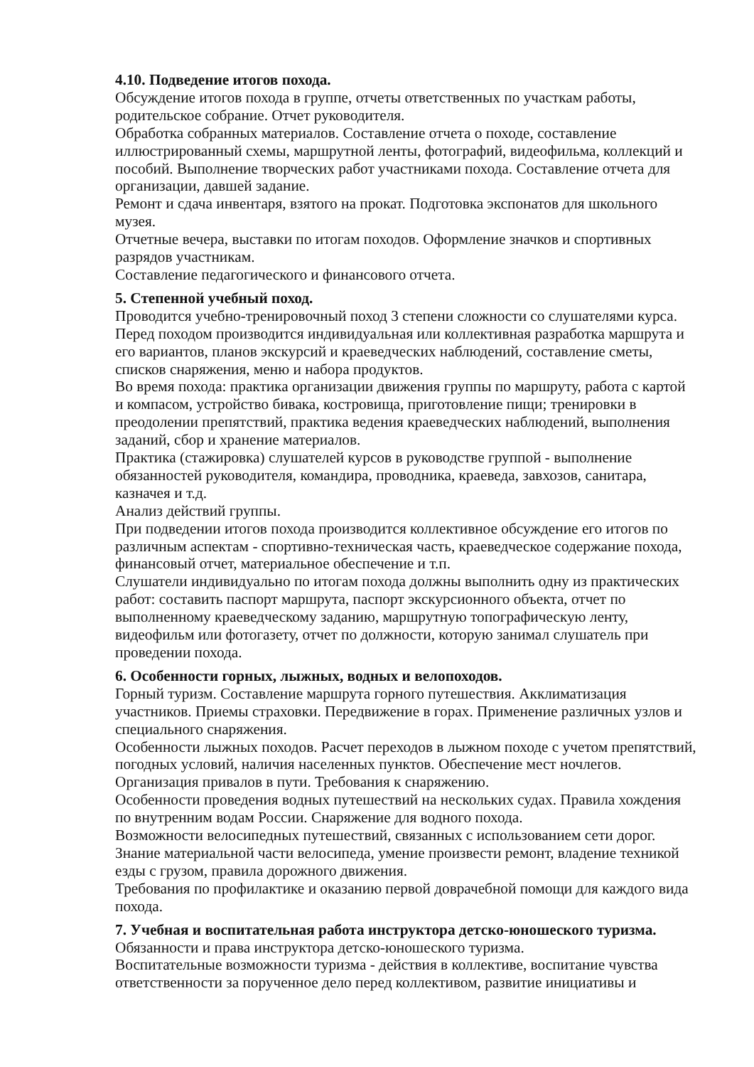4.10. Подведение итогов похода.
Обсуждение итогов похода в группе, отчеты ответственных по участкам работы, родительское собрание. Отчет руководителя.
Обработка собранных материалов. Составление отчета о походе, составление иллюстрированный схемы, маршрутной ленты, фотографий, видеофильма, коллекций и пособий. Выполнение творческих работ участниками похода. Составление отчета для организации, давшей задание.
Ремонт и сдача инвентаря, взятого на прокат. Подготовка экспонатов для школьного музея.
Отчетные вечера, выставки по итогам походов. Оформление значков и спортивных разрядов участникам.
Составление педагогического и финансового отчета.
5. Степенной учебный поход.
Проводится учебно-тренировочный поход 3 степени сложности со слушателями курса. Перед походом производится индивидуальная или коллективная разработка маршрута и его вариантов, планов экскурсий и краеведческих наблюдений, составление сметы, списков снаряжения, меню и набора продуктов.
Во время похода: практика организации движения группы по маршруту, работа с картой и компасом, устройство бивака, костровища, приготовление пищи; тренировки в преодолении препятствий, практика ведения краеведческих наблюдений, выполнения заданий, сбор и хранение материалов.
Практика (стажировка) слушателей курсов в руководстве группой - выполнение обязанностей руководителя, командира, проводника, краеведа, завхозов, санитара, казначея и т.д.
Анализ действий группы.
При подведении итогов похода производится коллективное обсуждение его итогов по различным аспектам - спортивно-техническая часть, краеведческое содержание похода, финансовый отчет, материальное обеспечение и т.п.
Слушатели индивидуально по итогам похода должны выполнить одну из практических работ: составить паспорт маршрута, паспорт экскурсионного объекта, отчет по выполненному краеведческому заданию, маршрутную топографическую ленту, видеофильм или фотогазету, отчет по должности, которую занимал слушатель при проведении похода.
6. Особенности горных, лыжных, водных и велопоходов.
Горный туризм. Составление маршрута горного путешествия. Акклиматизация участников. Приемы страховки. Передвижение в горах. Применение различных узлов и специального снаряжения.
Особенности лыжных походов. Расчет переходов в лыжном походе с учетом препятствий, погодных условий, наличия населенных пунктов. Обеспечение мест ночлегов. Организация привалов в пути. Требования к снаряжению.
Особенности проведения водных путешествий на нескольких судах. Правила хождения по внутренним водам России. Снаряжение для водного похода.
Возможности велосипедных путешествий, связанных с использованием сети дорог. Знание материальной части велосипеда, умение произвести ремонт, владение техникой езды с грузом, правила дорожного движения.
Требования по профилактике и оказанию первой доврачебной помощи для каждого вида похода.
7. Учебная и воспитательная работа инструктора детско-юношеского туризма.
Обязанности и права инструктора детско-юношеского туризма.
Воспитательные возможности туризма - действия в коллективе, воспитание чувства ответственности за порученное дело перед коллективом, развитие инициативы и